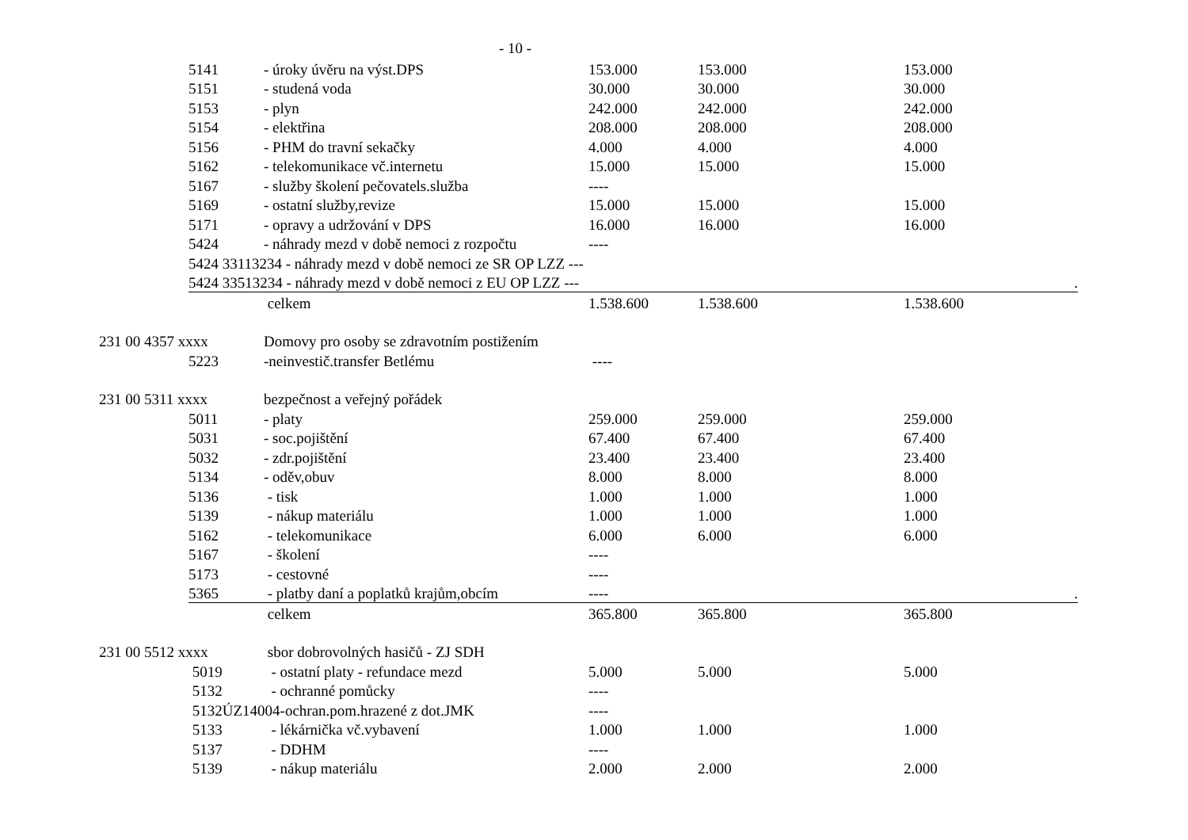- 10 -
| | 5141 | - úroky úvěru na výst.DPS | 153.000 | 153.000 | 153.000 |
| | 5151 | - studená voda | 30.000 | 30.000 | 30.000 |
| | 5153 | - plyn | 242.000 | 242.000 | 242.000 |
| | 5154 | - elektřina | 208.000 | 208.000 | 208.000 |
| | 5156 | - PHM do travní sekačky | 4.000 | 4.000 | 4.000 |
| | 5162 | - telekomunikace vč.internetu | 15.000 | 15.000 | 15.000 |
| | 5167 | - služby školení pečovatels.služba | ---- | | |
| | 5169 | - ostatní služby,revize | 15.000 | 15.000 | 15.000 |
| | 5171 | - opravy a udržování v DPS | 16.000 | 16.000 | 16.000 |
| | 5424 | - náhrady mezd v době nemoci z rozpočtu | ---- | | |
| | 5424 33113234 - náhrady mezd v době nemoci ze SR OP LZZ --- | | | | |
| | 5424 33513234 - náhrady mezd v době nemoci z EU OP LZZ --- | | | | . |
| | | celkem | 1.538.600 | 1.538.600 | 1.538.600 |
| 231 00 4357 xxxx | | Domovy pro osoby se zdravotním postižením | | | |
| | 5223 | -neinvestič.transfer Betlému | ---- | | |
| 231 00 5311 xxxx | | bezpečnost a veřejný pořádek | | | |
| | 5011 | - platy | 259.000 | 259.000 | 259.000 |
| | 5031 | - soc.pojištění | 67.400 | 67.400 | 67.400 |
| | 5032 | - zdr.pojištění | 23.400 | 23.400 | 23.400 |
| | 5134 | - oděv,obuv | 8.000 | 8.000 | 8.000 |
| | 5136 | - tisk | 1.000 | 1.000 | 1.000 |
| | 5139 | - nákup materiálu | 1.000 | 1.000 | 1.000 |
| | 5162 | - telekomunikace | 6.000 | 6.000 | 6.000 |
| | 5167 | - školení | ---- | | |
| | 5173 | - cestovné | ---- | | |
| | 5365 | - platby daní a poplatků krajům,obcím | ---- | | . |
| | | celkem | 365.800 | 365.800 | 365.800 |
| 231 00 5512 xxxx | | sbor dobrovolných hasičů - ZJ SDH | | | |
| | 5019 | - ostatní platy - refundace mezd | 5.000 | 5.000 | 5.000 |
| | 5132 | - ochranné pomůcky | ---- | | |
| | 5132ÚZ14004-ochran.pom.hrazené z dot.JMK | | ---- | | |
| | 5133 | - lékárnička vč.vybavení | 1.000 | 1.000 | 1.000 |
| | 5137 | - DDHM | ---- | | |
| | 5139 | - nákup materiálu | 2.000 | 2.000 | 2.000 |